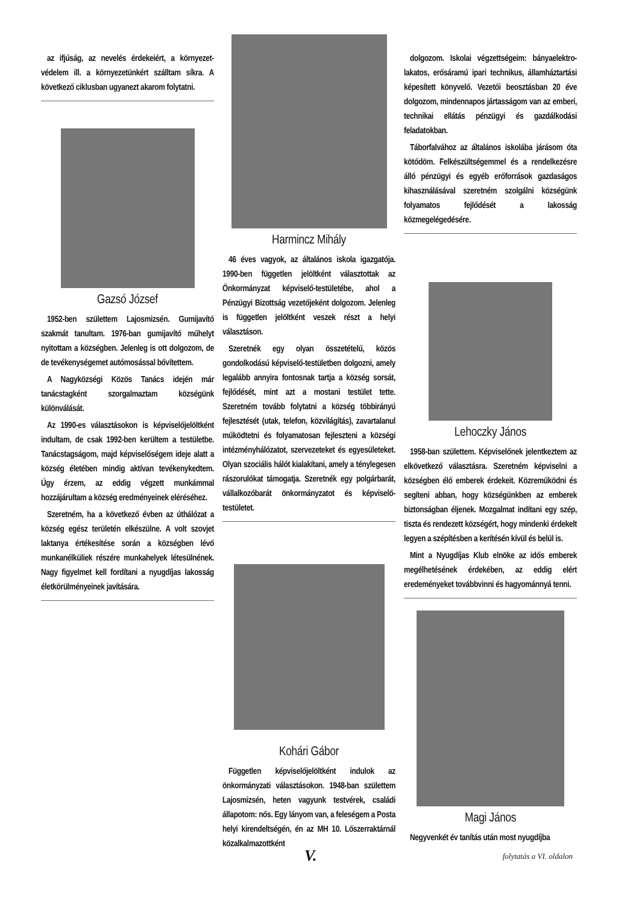az ifjúság, az nevelés érdekeiért, a környezet-védelem ill. a környezetünkért szálltam síkra. A következő ciklusban ugyanezt akarom folytatni.
Gazsó József
1952-ben születtem Lajosmizsén. Gumijavító szakmát tanultam. 1976-ban gumijavító műhelyt nyitottam a községben. Jelenleg is ott dolgozom, de de tevékenységemet autómosással bővítettem.
A Nagyközségi Közös Tanács idején már tanácstagként szorgalmaztam községünk különválását.
Az 1990-es választásokon is képviselőjelöltként indultam, de csak 1992-ben kerültem a testületbe. Tanácstagságom, majd képviselőségem ideje alatt a község életében mindig aktívan tevékenykedtem. Úgy érzem, az eddig végzett munkámmal hozzájárultam a község eredményeinek eléréséhez.
Szeretném, ha a következő évben az úthálózat a község egész területén elkészülne. A volt szovjet laktanya értékesítése során a községben lévő munkanélküliek részére munkahelyek létesülnének. Nagy figyelmet kell fordítani a nyugdíjas lakosság életkörülményeinek javítására.
Harmincz Mihály
46 éves vagyok, az általános iskola igazgatója. 1990-ben független jelöltként választottak az Önkormányzat képviselő-testületébe, ahol a Pénzügyi Bizottság vezetőjeként dolgozom. Jelenleg is független jelöltként veszek részt a helyi választáson.
Szeretnék egy olyan összetételű, közös gondolkodású képviselő-testületben dolgozni, amely legalább annyira fontosnak tartja a község sorsát, fejlődését, mint azt a mostani testület tette. Szeretném tovább folytatni a község többirányú fejlesztését (utak, telefon, közvilágítás), zavartalanul működtetni és folyamatosan fejleszteni a községi intézményhálózatot, szervezeteket és egyesületeket. Olyan szociális hálót kialakítani, amely a ténylegesen rászorulókat támogatja. Szeretnék egy polgárbarát, vállalkozóbarát önkormányzatot és képviselő-testületet.
Kohári Gábor
Független képviselőjelöltként indulok az önkormányzati választásokon. 1948-ban születtem Lajosmizsén, heten vagyunk testvérek, családi állapotom: nős. Egy lányom van, a feleségem a Posta helyi kirendeltségén, én az MH 10. Lőszerraktárnál közalkalmazottként
dolgozom. Iskolai végzettségeim: bányaelektro-lakatos, erősáramú ipari technikus, államháztartási képesített könyvelő. Vezetői beosztásban 20 éve dolgozom, mindennapos jártasságom van az emberi, technikai ellátás pénzügyi és gazdálkodási feladatokban.
Táborfalvához az általános iskolába járásom óta kötődöm. Felkészültségemmel és a rendelkezésre álló pénzügyi és egyéb erőforrások gazdaságos kihasználásával szeretném szolgálni községünk folyamatos fejlődését a lakosság közmegelégedésére.
Lehoczky János
1958-ban születtem. Képviselőnek jelentkeztem az elkövetkező választásra. Szeretném képviselni a községben élő emberek érdekeit. Közreműködni és segíteni abban, hogy községünkben az emberek biztonságban éljenek. Mozgalmat indítani egy szép, tiszta és rendezett községért, hogy mindenki érdekelt legyen a szépítésben a kerítésén kívül és belül is.
Mint a Nyugdíjas Klub elnöke az idős emberek megélhetésének érdekében, az eddig elért eredeményeket továbbvinni és hagyománnyá tenni.
Magi János
Negyvenkét év tanítás után most nyugdíjba
V. folytatás a VI. oldalon